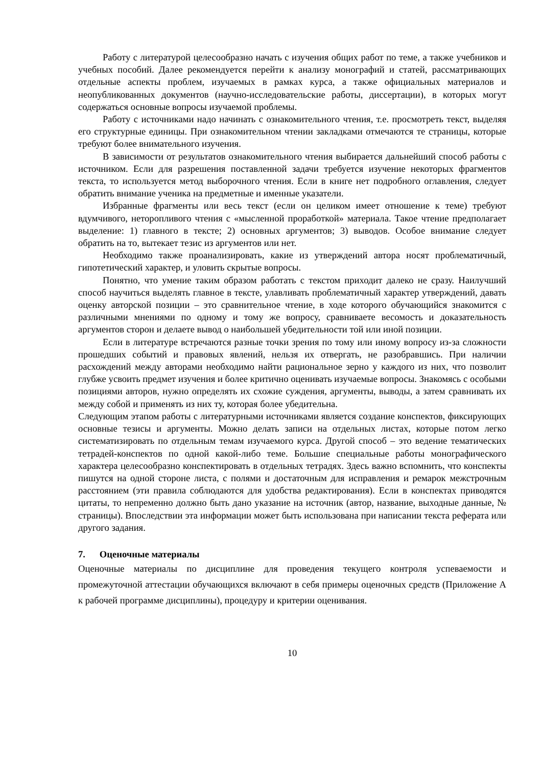Работу с литературой целесообразно начать с изучения общих работ по теме, а также учебников и учебных пособий. Далее рекомендуется перейти к анализу монографий и статей, рассматривающих отдельные аспекты проблем, изучаемых в рамках курса, а также официальных материалов и неопубликованных документов (научно-исследовательские работы, диссертации), в которых могут содержаться основные вопросы изучаемой проблемы.
Работу с источниками надо начинать с ознакомительного чтения, т.е. просмотреть текст, выделяя его структурные единицы. При ознакомительном чтении закладками отмечаются те страницы, которые требуют более внимательного изучения.
В зависимости от результатов ознакомительного чтения выбирается дальнейший способ работы с источником. Если для разрешения поставленной задачи требуется изучение некоторых фрагментов текста, то используется метод выборочного чтения. Если в книге нет подробного оглавления, следует обратить внимание ученика на предметные и именные указатели.
Избранные фрагменты или весь текст (если он целиком имеет отношение к теме) требуют вдумчивого, неторопливого чтения с «мысленной проработкой» материала. Такое чтение предполагает выделение: 1) главного в тексте; 2) основных аргументов; 3) выводов. Особое внимание следует обратить на то, вытекает тезис из аргументов или нет.
Необходимо также проанализировать, какие из утверждений автора носят проблематичный, гипотетический характер, и уловить скрытые вопросы.
Понятно, что умение таким образом работать с текстом приходит далеко не сразу. Наилучший способ научиться выделять главное в тексте, улавливать проблематичный характер утверждений, давать оценку авторской позиции – это сравнительное чтение, в ходе которого обучающийся знакомится с различными мнениями по одному и тому же вопросу, сравниваете весомость и доказательность аргументов сторон и делаете вывод о наибольшей убедительности той или иной позиции.
Если в литературе встречаются разные точки зрения по тому или иному вопросу из-за сложности прошедших событий и правовых явлений, нельзя их отвергать, не разобравшись. При наличии расхождений между авторами необходимо найти рациональное зерно у каждого из них, что позволит глубже усвоить предмет изучения и более критично оценивать изучаемые вопросы. Знакомясь с особыми позициями авторов, нужно определять их схожие суждения, аргументы, выводы, а затем сравнивать их между собой и применять из них ту, которая более убедительна.
Следующим этапом работы с литературными источниками является создание конспектов, фиксирующих основные тезисы и аргументы. Можно делать записи на отдельных листах, которые потом легко систематизировать по отдельным темам изучаемого курса. Другой способ – это ведение тематических тетрадей-конспектов по одной какой-либо теме. Большие специальные работы монографического характера целесообразно конспектировать в отдельных тетрадях. Здесь важно вспомнить, что конспекты пишутся на одной стороне листа, с полями и достаточным для исправления и ремарок межстрочным расстоянием (эти правила соблюдаются для удобства редактирования). Если в конспектах приводятся цитаты, то непременно должно быть дано указание на источник (автор, название, выходные данные, № страницы). Впоследствии эта информации может быть использована при написании текста реферата или другого задания.
7. Оценочные материалы
Оценочные материалы по дисциплине для проведения текущего контроля успеваемости и промежуточной аттестации обучающихся включают в себя примеры оценочных средств (Приложение А к рабочей программе дисциплины), процедуру и критерии оценивания.
10